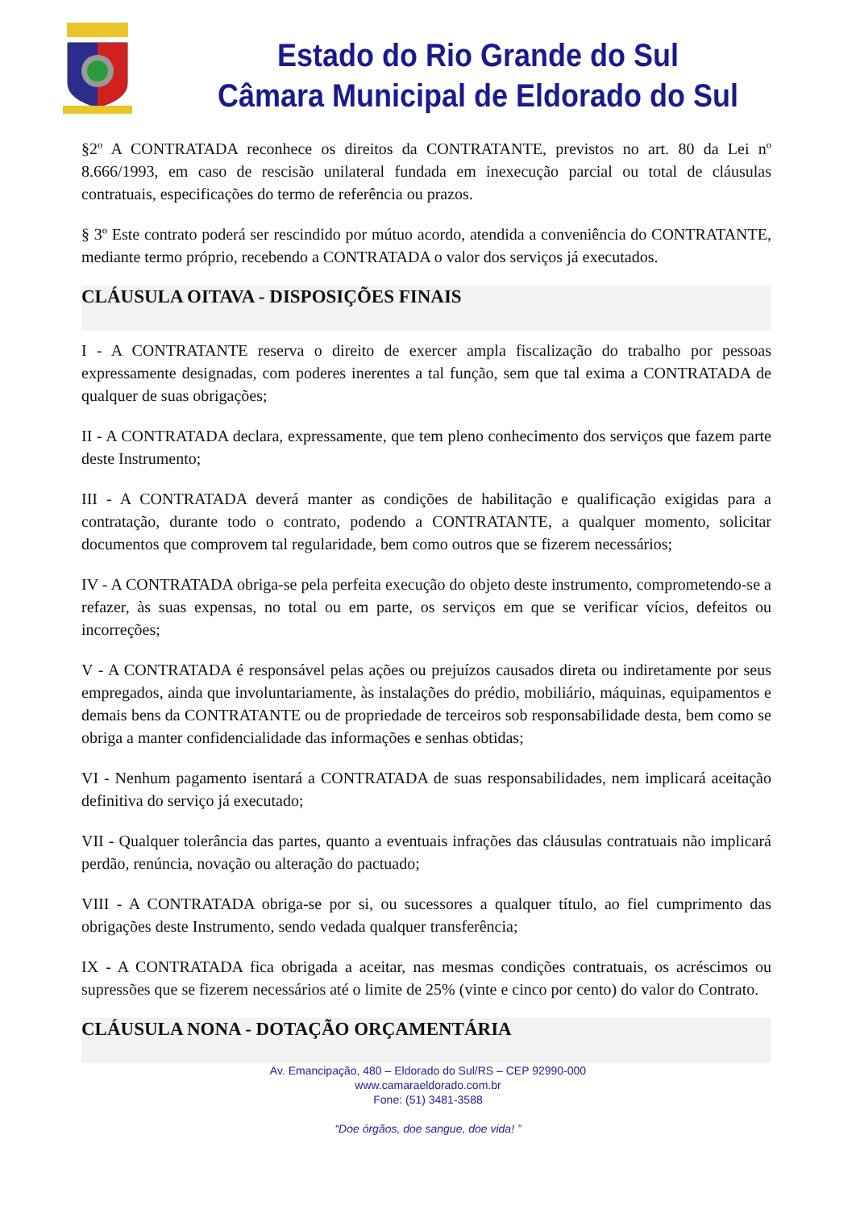Estado do Rio Grande do Sul
Câmara Municipal de Eldorado do Sul
§2º A CONTRATADA reconhece os direitos da CONTRATANTE, previstos no art. 80 da Lei nº 8.666/1993, em caso de rescisão unilateral fundada em inexecução parcial ou total de cláusulas contratuais, especificações do termo de referência ou prazos.
§ 3º Este contrato poderá ser rescindido por mútuo acordo, atendida a conveniência do CONTRATANTE, mediante termo próprio, recebendo a CONTRATADA o valor dos serviços já executados.
CLÁUSULA OITAVA - DISPOSIÇÕES FINAIS
I - A CONTRATANTE reserva o direito de exercer ampla fiscalização do trabalho por pessoas expressamente designadas, com poderes inerentes a tal função, sem que tal exima a CONTRATADA de qualquer de suas obrigações;
II - A CONTRATADA declara, expressamente, que tem pleno conhecimento dos serviços que fazem parte deste Instrumento;
III - A CONTRATADA deverá manter as condições de habilitação e qualificação exigidas para a contratação, durante todo o contrato, podendo a CONTRATANTE, a qualquer momento, solicitar documentos que comprovem tal regularidade, bem como outros que se fizerem necessários;
IV - A CONTRATADA obriga-se pela perfeita execução do objeto deste instrumento, comprometendo-se a refazer, às suas expensas, no total ou em parte, os serviços em que se verificar vícios, defeitos ou incorreções;
V - A CONTRATADA é responsável pelas ações ou prejuízos causados direta ou indiretamente por seus empregados, ainda que involuntariamente, às instalações do prédio, mobiliário, máquinas, equipamentos e demais bens da CONTRATANTE ou de propriedade de terceiros sob responsabilidade desta, bem como se obriga a manter confidencialidade das informações e senhas obtidas;
VI - Nenhum pagamento isentará a CONTRATADA de suas responsabilidades, nem implicará aceitação definitiva do serviço já executado;
VII - Qualquer tolerância das partes, quanto a eventuais infrações das cláusulas contratuais não implicará perdão, renúncia, novação ou alteração do pactuado;
VIII - A CONTRATADA obriga-se por si, ou sucessores a qualquer título, ao fiel cumprimento das obrigações deste Instrumento, sendo vedada qualquer transferência;
IX - A CONTRATADA fica obrigada a aceitar, nas mesmas condições contratuais, os acréscimos ou supressões que se fizerem necessários até o limite de 25% (vinte e cinco por cento) do valor do Contrato.
CLÁUSULA NONA - DOTAÇÃO ORÇAMENTÁRIA
Av. Emancipação, 480 – Eldorado do Sul/RS – CEP 92990-000
www.camaraeldorado.com.br
Fone: (51) 3481-3588
“Doe órgãos, doe sangue, doe vida! ”